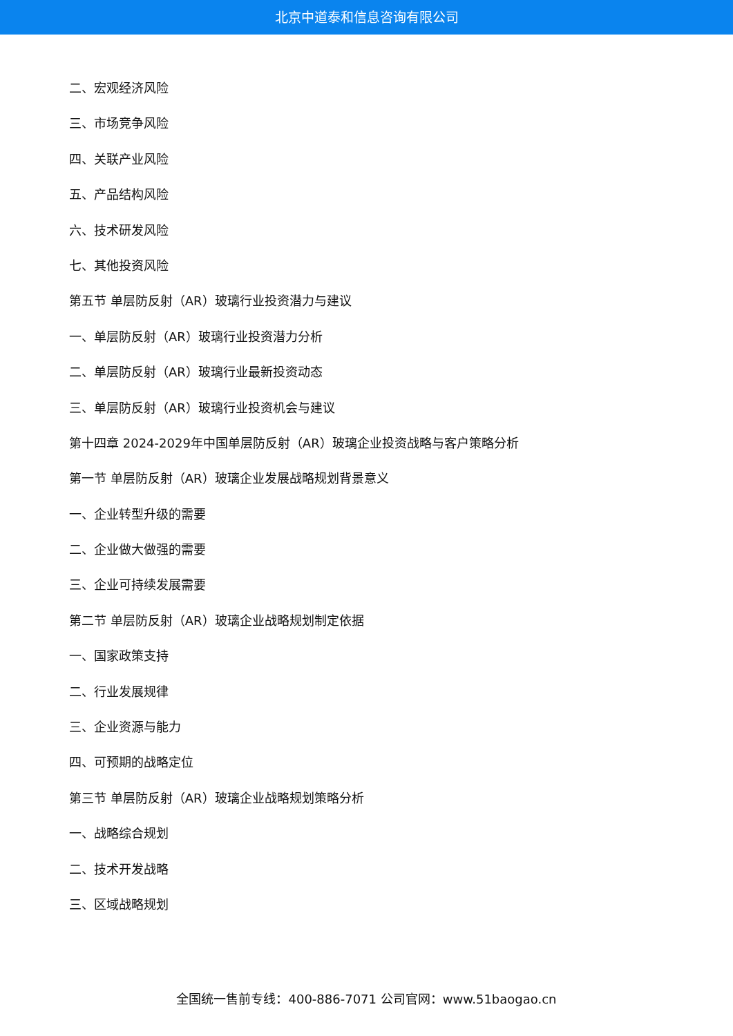北京中道泰和信息咨询有限公司
二、宏观经济风险
三、市场竞争风险
四、关联产业风险
五、产品结构风险
六、技术研发风险
七、其他投资风险
第五节 单层防反射（AR）玻璃行业投资潜力与建议
一、单层防反射（AR）玻璃行业投资潜力分析
二、单层防反射（AR）玻璃行业最新投资动态
三、单层防反射（AR）玻璃行业投资机会与建议
第十四章 2024-2029年中国单层防反射（AR）玻璃企业投资战略与客户策略分析
第一节 单层防反射（AR）玻璃企业发展战略规划背景意义
一、企业转型升级的需要
二、企业做大做强的需要
三、企业可持续发展需要
第二节 单层防反射（AR）玻璃企业战略规划制定依据
一、国家政策支持
二、行业发展规律
三、企业资源与能力
四、可预期的战略定位
第三节 单层防反射（AR）玻璃企业战略规划策略分析
一、战略综合规划
二、技术开发战略
三、区域战略规划
全国统一售前专线：400-886-7071 公司官网：www.51baogao.cn